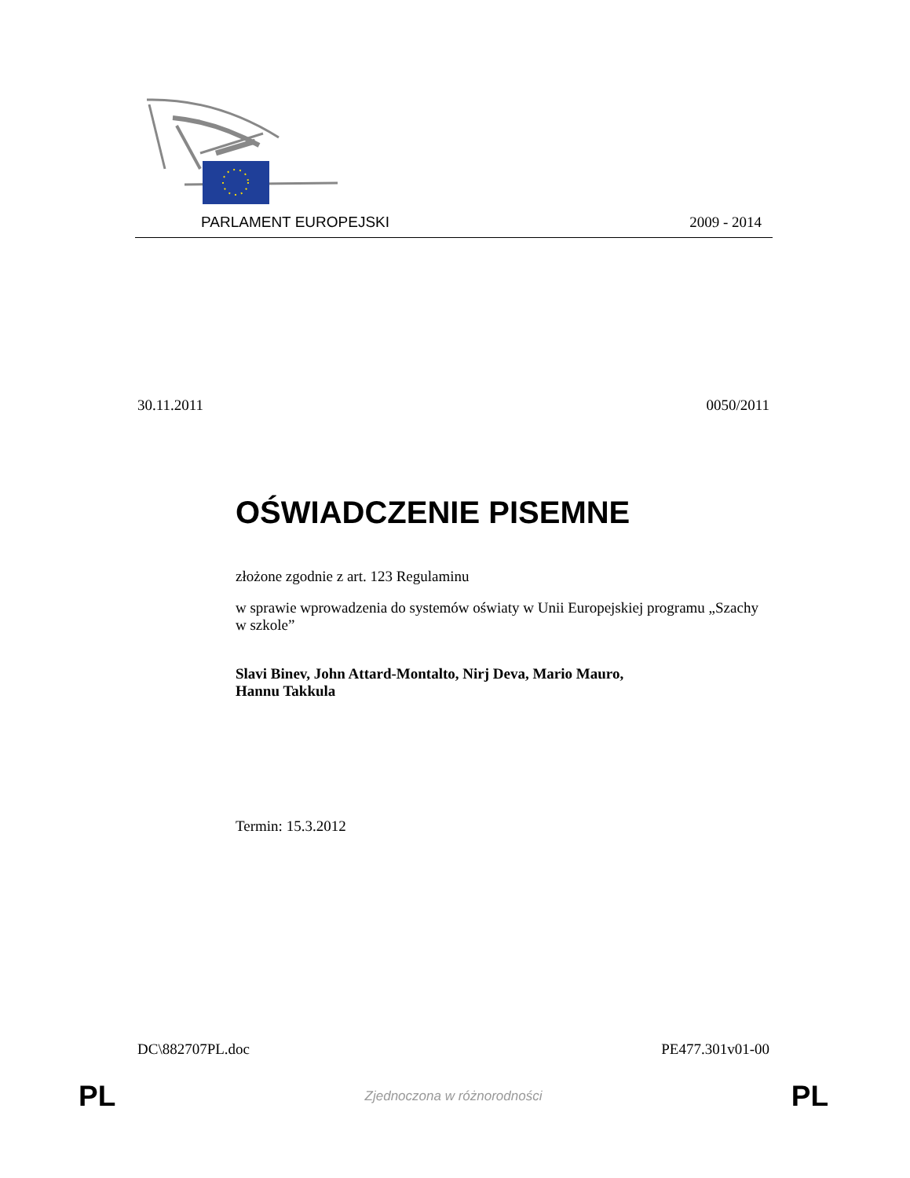PARLAMENT EUROPEJSKI 2009 - 2014
30.11.2011 0050/2011
OŚWIADCZENIE PISEMNE
złożone zgodnie z art. 123 Regulaminu
w sprawie wprowadzenia do systemów oświaty w Unii Europejskiej programu „Szachy w szkole”
Slavi Binev, John Attard-Montalto, Nirj Deva, Mario Mauro,
Hannu Takkula
Termin: 15.3.2012
DC\882707PL.doc PE477.301v01-00
PL Zjednoczona w różnorodności PL